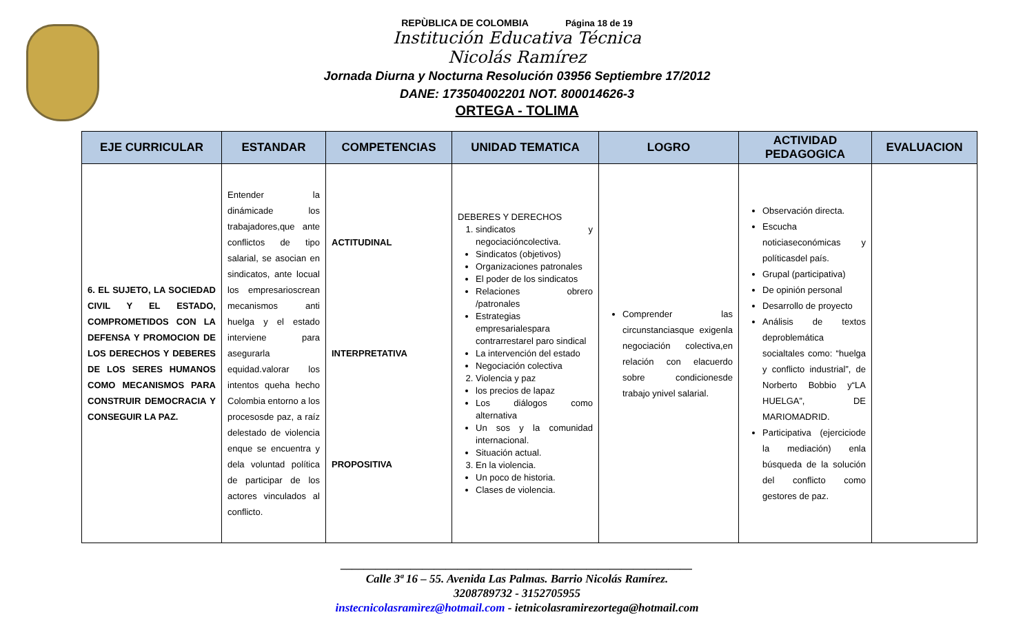REPÙBLICA DE COLOMBIA Página 18 de 19
Institución Educativa Técnica
Nicolás Ramírez
Jornada Diurna y Nocturna Resolución 03956 Septiembre 17/2012
DANE: 173504002201 NOT. 800014626-3
ORTEGA - TOLIMA
| EJE CURRICULAR | ESTANDAR | COMPETENCIAS | UNIDAD TEMATICA | LOGRO | ACTIVIDAD PEDAGOGICA | EVALUACION |
| --- | --- | --- | --- | --- | --- | --- |
| 6. EL SUJETO, LA SOCIEDAD CIVIL Y EL ESTADO, COMPROMETIDOS CON LA DEFENSA Y PROMOCION DE LOS DERECHOS Y DEBERES DE LOS SERES HUMANOS COMO MECANISMOS PARA CONSTRUIR DEMOCRACIA Y CONSEGUIR LA PAZ. | Entender la dinámicade los trabajadores,que ante conflictos de tipo salarial, se asocian en sindicatos, ante locual los empresarioscrean mecanismos anti huelga y el estado interviene para asegurarla equidad.valorar los intentos queha hecho Colombia entorno a los procesosde paz, a raíz delestado de violencia enque se encuentra y dela voluntad política de participar de los actores vinculados al conflicto. | ACTITUDINAL INTERPRETATIVA PROPOSITIVA | DEBERES Y DERECHOS 1. sindicatos y negociacióncolectiva. Sindicatos (objetivos) Organizaciones patronales El poder de los sindicatos Relaciones obrero /patronales Estrategias empresarialespara contrarrestarel paro sindical La intervención del estado Negociación colectiva 2. Violencia y paz los precios de lapaz Los diálogos como alternativa Un sos y la comunidad internacional. Situación actual. 3. En la violencia. Un poco de historia. Clases de violencia. | Comprender las circunstanciasque exigenla negociación colectiva,en relación con elacuerdo sobre condicionesde trabajo ynivel salarial. | Observación directa. Escucha noticiaseconómicas y políticasdel país. Grupal (participativa) De opinión personal Desarrollo de proyecto Análisis de textos deproblemática socialtales como: “huelga y conflicto industrial”, de Norberto Bobbio y“LA HUELGA”, DE MARIOMADRID. Participativa (ejerciciode la mediación) enla búsqueda de la solución del conflicto como gestores de paz. | |
____________________________________________________________
Calle 3ª 16 – 55. Avenida Las Palmas. Barrio Nicolás Ramírez.
3208789732 - 3152705955
instecnicolasramìrez@hotmail.com - ietnicolasramirezortega@hotmail.com